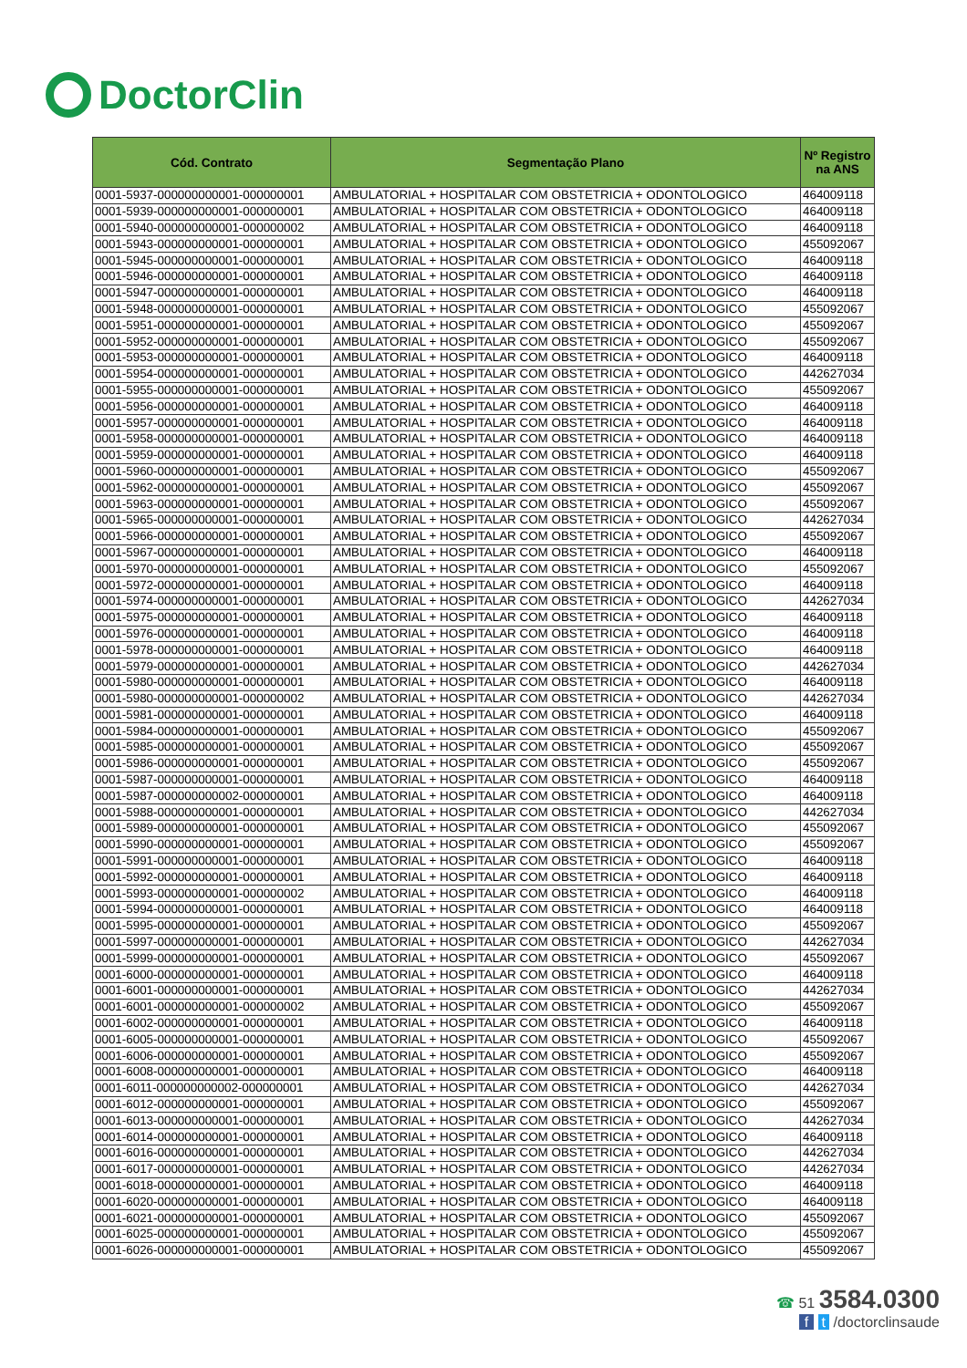DoctorClin
| Cód. Contrato | Segmentação Plano | Nº Registro na ANS |
| --- | --- | --- |
| 0001-5937-000000000001-000000001 | AMBULATORIAL + HOSPITALAR COM OBSTETRICIA + ODONTOLOGICO | 464009118 |
| 0001-5939-000000000001-000000001 | AMBULATORIAL + HOSPITALAR COM OBSTETRICIA + ODONTOLOGICO | 464009118 |
| 0001-5940-000000000001-000000002 | AMBULATORIAL + HOSPITALAR COM OBSTETRICIA + ODONTOLOGICO | 464009118 |
| 0001-5943-000000000001-000000001 | AMBULATORIAL + HOSPITALAR COM OBSTETRICIA + ODONTOLOGICO | 455092067 |
| 0001-5945-000000000001-000000001 | AMBULATORIAL + HOSPITALAR COM OBSTETRICIA + ODONTOLOGICO | 464009118 |
| 0001-5946-000000000001-000000001 | AMBULATORIAL + HOSPITALAR COM OBSTETRICIA + ODONTOLOGICO | 464009118 |
| 0001-5947-000000000001-000000001 | AMBULATORIAL + HOSPITALAR COM OBSTETRICIA + ODONTOLOGICO | 464009118 |
| 0001-5948-000000000001-000000001 | AMBULATORIAL + HOSPITALAR COM OBSTETRICIA + ODONTOLOGICO | 455092067 |
| 0001-5951-000000000001-000000001 | AMBULATORIAL + HOSPITALAR COM OBSTETRICIA + ODONTOLOGICO | 455092067 |
| 0001-5952-000000000001-000000001 | AMBULATORIAL + HOSPITALAR COM OBSTETRICIA + ODONTOLOGICO | 455092067 |
| 0001-5953-000000000001-000000001 | AMBULATORIAL + HOSPITALAR COM OBSTETRICIA + ODONTOLOGICO | 464009118 |
| 0001-5954-000000000001-000000001 | AMBULATORIAL + HOSPITALAR COM OBSTETRICIA + ODONTOLOGICO | 442627034 |
| 0001-5955-000000000001-000000001 | AMBULATORIAL + HOSPITALAR COM OBSTETRICIA + ODONTOLOGICO | 455092067 |
| 0001-5956-000000000001-000000001 | AMBULATORIAL + HOSPITALAR COM OBSTETRICIA + ODONTOLOGICO | 464009118 |
| 0001-5957-000000000001-000000001 | AMBULATORIAL + HOSPITALAR COM OBSTETRICIA + ODONTOLOGICO | 464009118 |
| 0001-5958-000000000001-000000001 | AMBULATORIAL + HOSPITALAR COM OBSTETRICIA + ODONTOLOGICO | 464009118 |
| 0001-5959-000000000001-000000001 | AMBULATORIAL + HOSPITALAR COM OBSTETRICIA + ODONTOLOGICO | 464009118 |
| 0001-5960-000000000001-000000001 | AMBULATORIAL + HOSPITALAR COM OBSTETRICIA + ODONTOLOGICO | 455092067 |
| 0001-5962-000000000001-000000001 | AMBULATORIAL + HOSPITALAR COM OBSTETRICIA + ODONTOLOGICO | 455092067 |
| 0001-5963-000000000001-000000001 | AMBULATORIAL + HOSPITALAR COM OBSTETRICIA + ODONTOLOGICO | 455092067 |
| 0001-5965-000000000001-000000001 | AMBULATORIAL + HOSPITALAR COM OBSTETRICIA + ODONTOLOGICO | 442627034 |
| 0001-5966-000000000001-000000001 | AMBULATORIAL + HOSPITALAR COM OBSTETRICIA + ODONTOLOGICO | 455092067 |
| 0001-5967-000000000001-000000001 | AMBULATORIAL + HOSPITALAR COM OBSTETRICIA + ODONTOLOGICO | 464009118 |
| 0001-5970-000000000001-000000001 | AMBULATORIAL + HOSPITALAR COM OBSTETRICIA + ODONTOLOGICO | 455092067 |
| 0001-5972-000000000001-000000001 | AMBULATORIAL + HOSPITALAR COM OBSTETRICIA + ODONTOLOGICO | 464009118 |
| 0001-5974-000000000001-000000001 | AMBULATORIAL + HOSPITALAR COM OBSTETRICIA + ODONTOLOGICO | 442627034 |
| 0001-5975-000000000001-000000001 | AMBULATORIAL + HOSPITALAR COM OBSTETRICIA + ODONTOLOGICO | 464009118 |
| 0001-5976-000000000001-000000001 | AMBULATORIAL + HOSPITALAR COM OBSTETRICIA + ODONTOLOGICO | 464009118 |
| 0001-5978-000000000001-000000001 | AMBULATORIAL + HOSPITALAR COM OBSTETRICIA + ODONTOLOGICO | 464009118 |
| 0001-5979-000000000001-000000001 | AMBULATORIAL + HOSPITALAR COM OBSTETRICIA + ODONTOLOGICO | 442627034 |
| 0001-5980-000000000001-000000001 | AMBULATORIAL + HOSPITALAR COM OBSTETRICIA + ODONTOLOGICO | 464009118 |
| 0001-5980-000000000001-000000002 | AMBULATORIAL + HOSPITALAR COM OBSTETRICIA + ODONTOLOGICO | 442627034 |
| 0001-5981-000000000001-000000001 | AMBULATORIAL + HOSPITALAR COM OBSTETRICIA + ODONTOLOGICO | 464009118 |
| 0001-5984-000000000001-000000001 | AMBULATORIAL + HOSPITALAR COM OBSTETRICIA + ODONTOLOGICO | 455092067 |
| 0001-5985-000000000001-000000001 | AMBULATORIAL + HOSPITALAR COM OBSTETRICIA + ODONTOLOGICO | 455092067 |
| 0001-5986-000000000001-000000001 | AMBULATORIAL + HOSPITALAR COM OBSTETRICIA + ODONTOLOGICO | 455092067 |
| 0001-5987-000000000001-000000001 | AMBULATORIAL + HOSPITALAR COM OBSTETRICIA + ODONTOLOGICO | 464009118 |
| 0001-5987-000000000002-000000001 | AMBULATORIAL + HOSPITALAR COM OBSTETRICIA + ODONTOLOGICO | 464009118 |
| 0001-5988-000000000001-000000001 | AMBULATORIAL + HOSPITALAR COM OBSTETRICIA + ODONTOLOGICO | 442627034 |
| 0001-5989-000000000001-000000001 | AMBULATORIAL + HOSPITALAR COM OBSTETRICIA + ODONTOLOGICO | 455092067 |
| 0001-5990-000000000001-000000001 | AMBULATORIAL + HOSPITALAR COM OBSTETRICIA + ODONTOLOGICO | 455092067 |
| 0001-5991-000000000001-000000001 | AMBULATORIAL + HOSPITALAR COM OBSTETRICIA + ODONTOLOGICO | 464009118 |
| 0001-5992-000000000001-000000001 | AMBULATORIAL + HOSPITALAR COM OBSTETRICIA + ODONTOLOGICO | 464009118 |
| 0001-5993-000000000001-000000002 | AMBULATORIAL + HOSPITALAR COM OBSTETRICIA + ODONTOLOGICO | 464009118 |
| 0001-5994-000000000001-000000001 | AMBULATORIAL + HOSPITALAR COM OBSTETRICIA + ODONTOLOGICO | 464009118 |
| 0001-5995-000000000001-000000001 | AMBULATORIAL + HOSPITALAR COM OBSTETRICIA + ODONTOLOGICO | 455092067 |
| 0001-5997-000000000001-000000001 | AMBULATORIAL + HOSPITALAR COM OBSTETRICIA + ODONTOLOGICO | 442627034 |
| 0001-5999-000000000001-000000001 | AMBULATORIAL + HOSPITALAR COM OBSTETRICIA + ODONTOLOGICO | 455092067 |
| 0001-6000-000000000001-000000001 | AMBULATORIAL + HOSPITALAR COM OBSTETRICIA + ODONTOLOGICO | 464009118 |
| 0001-6001-000000000001-000000001 | AMBULATORIAL + HOSPITALAR COM OBSTETRICIA + ODONTOLOGICO | 442627034 |
| 0001-6001-000000000001-000000002 | AMBULATORIAL + HOSPITALAR COM OBSTETRICIA + ODONTOLOGICO | 455092067 |
| 0001-6002-000000000001-000000001 | AMBULATORIAL + HOSPITALAR COM OBSTETRICIA + ODONTOLOGICO | 464009118 |
| 0001-6005-000000000001-000000001 | AMBULATORIAL + HOSPITALAR COM OBSTETRICIA + ODONTOLOGICO | 455092067 |
| 0001-6006-000000000001-000000001 | AMBULATORIAL + HOSPITALAR COM OBSTETRICIA + ODONTOLOGICO | 455092067 |
| 0001-6008-000000000001-000000001 | AMBULATORIAL + HOSPITALAR COM OBSTETRICIA + ODONTOLOGICO | 464009118 |
| 0001-6011-000000000002-000000001 | AMBULATORIAL + HOSPITALAR COM OBSTETRICIA + ODONTOLOGICO | 442627034 |
| 0001-6012-000000000001-000000001 | AMBULATORIAL + HOSPITALAR COM OBSTETRICIA + ODONTOLOGICO | 455092067 |
| 0001-6013-000000000001-000000001 | AMBULATORIAL + HOSPITALAR COM OBSTETRICIA + ODONTOLOGICO | 442627034 |
| 0001-6014-000000000001-000000001 | AMBULATORIAL + HOSPITALAR COM OBSTETRICIA + ODONTOLOGICO | 464009118 |
| 0001-6016-000000000001-000000001 | AMBULATORIAL + HOSPITALAR COM OBSTETRICIA + ODONTOLOGICO | 442627034 |
| 0001-6017-000000000001-000000001 | AMBULATORIAL + HOSPITALAR COM OBSTETRICIA + ODONTOLOGICO | 442627034 |
| 0001-6018-000000000001-000000001 | AMBULATORIAL + HOSPITALAR COM OBSTETRICIA + ODONTOLOGICO | 464009118 |
| 0001-6020-000000000001-000000001 | AMBULATORIAL + HOSPITALAR COM OBSTETRICIA + ODONTOLOGICO | 464009118 |
| 0001-6021-000000000001-000000001 | AMBULATORIAL + HOSPITALAR COM OBSTETRICIA + ODONTOLOGICO | 455092067 |
| 0001-6025-000000000001-000000001 | AMBULATORIAL + HOSPITALAR COM OBSTETRICIA + ODONTOLOGICO | 455092067 |
| 0001-6026-000000000001-000000001 | AMBULATORIAL + HOSPITALAR COM OBSTETRICIA + ODONTOLOGICO | 455092067 |
☎ 51 3584.0300
f t /doctorclinsaude